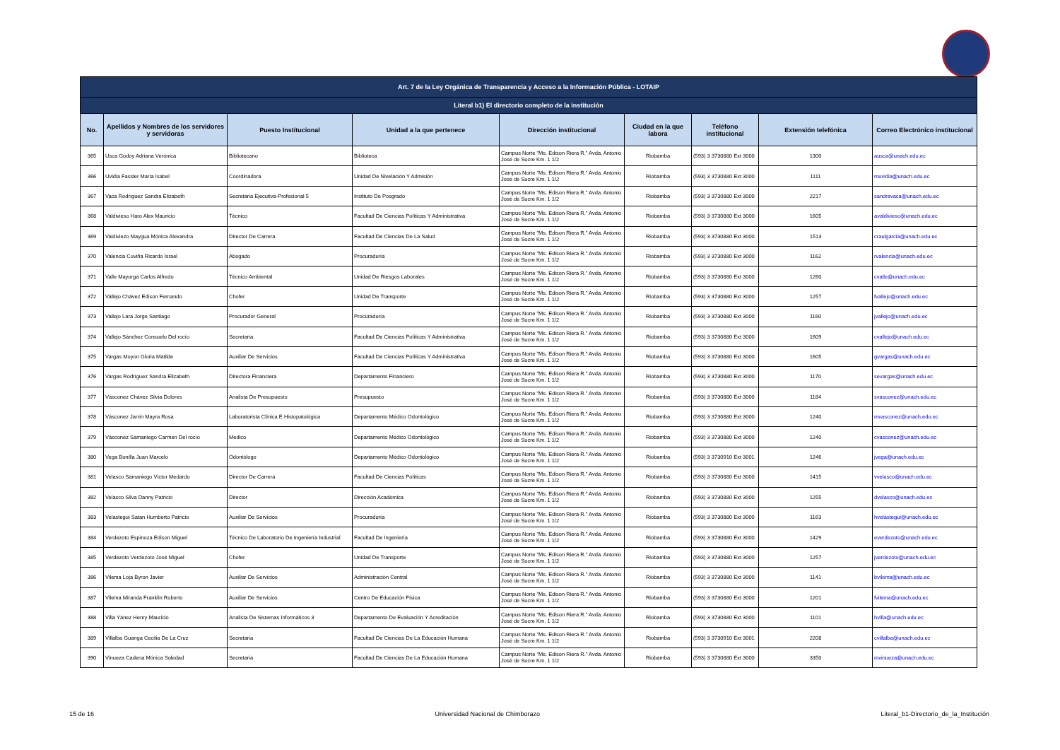| Art. 7 de la Ley Orgánica de Transparencia y Acceso a la Información Pública - LOTAIP | | | | | | | | |
| --- | --- | --- | --- | --- | --- | --- | --- | --- |
| Literal b1) El directorio completo de la institución | | | | | | | | |
| No. | Apellidos y Nombres de los servidores y servidoras | Puesto Institucional | Unidad a la que pertenece | Dirección institucional | Ciudad en la que labora | Teléfono institucional | Extensión telefónica | Correo Electrónico institucional |
| 365 | Usca Godoy Adriana Verónica | Bibliotecario | Biblioteca | Campus Norte "Ms. Edison Riera R." Avda. Antonio José de Sucre Km. 1 1/2 | Riobamba | (593) 3 3730880 Ext 3000 | 1300 | ausca@unach.edu.ec |
| 366 | Uvidia Fassler María Isabel | Coordinadora | Unidad De Nivelación Y Admisión | Campus Norte "Ms. Edison Riera R." Avda. Antonio José de Sucre Km. 1 1/2 | Riobamba | (593) 3 3730880 Ext 3000 | 1111 | muvidia@unach.edu.ec |
| 367 | Vaca Rodríguez Sandra Elizabeth | Secretaria Ejecutiva-Profesional 5 | Instituto De Posgrado | Campus Norte "Ms. Edison Riera R." Avda. Antonio José de Sucre Km. 1 1/2 | Riobamba | (593) 3 3730880 Ext 3000 | 2217 | sandravaca@unach.edu.ec |
| 368 | Valdivieso Haro Alex Mauricio | Técnico | Facultad De Ciencias Políticas Y Administrativa | Campus Norte "Ms. Edison Riera R." Avda. Antonio José de Sucre Km. 1 1/2 | Riobamba | (593) 3 3730880 Ext 3000 | 1605 | avaldivieso@unach.edu.ec |
| 369 | Valdiviezo Maygua Mónica Alexandra | Director De Carrera | Facultad De Ciencias De La Salud | Campus Norte "Ms. Edison Riera R." Avda. Antonio José de Sucre Km. 1 1/2 | Riobamba | (593) 3 3730880 Ext 3000 | 1513 | craulgarcia@unach.edu.ec |
| 370 | Valencia Cuviña Ricardo Israel | Abogado | Procuraduría | Campus Norte "Ms. Edison Riera R." Avda. Antonio José de Sucre Km. 1 1/2 | Riobamba | (593) 3 3730880 Ext 3000 | 1162 | rvalencia@unach.edu.ec |
| 371 | Valle Mayorga Carlos Alfredo | Técnico Ambiental | Unidad De Riesgos Laborales | Campus Norte "Ms. Edison Riera R." Avda. Antonio José de Sucre Km. 1 1/2 | Riobamba | (593) 3 3730880 Ext 3000 | 1260 | cvalle@unach.edu.ec |
| 372 | Vallejo Chávez Edison Fernando | Chofer | Unidad De Transporte | Campus Norte "Ms. Edison Riera R." Avda. Antonio José de Sucre Km. 1 1/2 | Riobamba | (593) 3 3730880 Ext 3000 | 1257 | fvallejo@unach.edu.ec |
| 373 | Vallejo Lara Jorge Santiago | Procurador General | Procuraduría | Campus Norte "Ms. Edison Riera R." Avda. Antonio José de Sucre Km. 1 1/2 | Riobamba | (593) 3 3730880 Ext 3000 | 1160 | jvallejo@unach.edu.ec |
| 374 | Vallejo Sánchez Consuelo Del rocío | Secretaria | Facultad De Ciencias Políticas Y Administrativa | Campus Norte "Ms. Edison Riera R." Avda. Antonio José de Sucre Km. 1 1/2 | Riobamba | (593) 3 3730880 Ext 3000 | 1609 | cvallejo@unach.edu.ec |
| 375 | Vargas Moyon Gloria Matilde | Auxiliar De Servicios | Facultad De Ciencias Políticas Y Administrativa | Campus Norte "Ms. Edison Riera R." Avda. Antonio José de Sucre Km. 1 1/2 | Riobamba | (593) 3 3730880 Ext 3000 | 1605 | gvargas@unach.edu.ec |
| 376 | Vargas Rodríguez Sandra Elizabeth | Directora Financiera | Departamento Financiero | Campus Norte "Ms. Edison Riera R." Avda. Antonio José de Sucre Km. 1 1/2 | Riobamba | (593) 3 3730880 Ext 3000 | 1170 | sevargas@unach.edu.ec |
| 377 | Vásconez Chávez Silvia Dolores | Analista De Presupuesto | Presupuesto | Campus Norte "Ms. Edison Riera R." Avda. Antonio José de Sucre Km. 1 1/2 | Riobamba | (593) 3 3730880 Ext 3000 | 1184 | svasconez@unach.edu.ec |
| 378 | Vásconez Jarrín Mayra Rosa | Laboratorista Clínica E Histopatológica | Departamento Médico Odontológico | Campus Norte "Ms. Edison Riera R." Avda. Antonio José de Sucre Km. 1 1/2 | Riobamba | (593) 3 3730880 Ext 3000 | 1240 | mvasconez@unach.edu.ec |
| 379 | Vásconez Samaniego Carmen Del rocío | Medico | Departamento Médico Odontológico | Campus Norte "Ms. Edison Riera R." Avda. Antonio José de Sucre Km. 1 1/2 | Riobamba | (593) 3 3730880 Ext 3000 | 1240 | cvasconez@unach.edu.ec |
| 380 | Vega Bonilla Juan Marcelo | Odontólogo | Departamento Médico Odontológico | Campus Norte "Ms. Edison Riera R." Avda. Antonio José de Sucre Km. 1 1/2 | Riobamba | (593) 3 3730910 Ext 3001 | 1246 | jvega@unach.edu.ec |
| 381 | Velasco Samaniego Víctor Medardo | Director De Carrera | Facultad De Ciencias Políticas | Campus Norte "Ms. Edison Riera R." Avda. Antonio José de Sucre Km. 1 1/2 | Riobamba | (593) 3 3730880 Ext 3000 | 1415 | vvelasco@unach.edu.ec |
| 382 | Velasco Silva Danny Patricio | Director | Dirección Académica | Campus Norte "Ms. Edison Riera R." Avda. Antonio José de Sucre Km. 1 1/2 | Riobamba | (593) 3 3730880 Ext 3000 | 1255 | dvelasco@unach.edu.ec |
| 383 | Velastegui Satan Humberto Patricio | Auxiliar De Servicios | Procuraduría | Campus Norte "Ms. Edison Riera R." Avda. Antonio José de Sucre Km. 1 1/2 | Riobamba | (593) 3 3730880 Ext 3000 | 1163 | hvelastegui@unach.edu.ec |
| 384 | Verdezoto Espinoza Edison Miguel | Técnico De Laboratorio De Ingeniería Industrial | Facultad De Ingeniería | Campus Norte "Ms. Edison Riera R." Avda. Antonio José de Sucre Km. 1 1/2 | Riobamba | (593) 3 3730880 Ext 3000 | 1429 | everdezoto@unach.edu.ec |
| 385 | Verdezoto Verdezoto José Miguel | Chofer | Unidad De Transporte | Campus Norte "Ms. Edison Riera R." Avda. Antonio José de Sucre Km. 1 1/2 | Riobamba | (593) 3 3730880 Ext 3000 | 1257 | jverdezoto@unach.edu.ec |
| 386 | Vilema Loja Byron Javier | Auxiliar De Servicios | Administración Central | Campus Norte "Ms. Edison Riera R." Avda. Antonio José de Sucre Km. 1 1/2 | Riobamba | (593) 3 3730880 Ext 3000 | 1141 | bvilema@unach.edu.ec |
| 387 | Vilema Miranda Franklin Roberto | Auxiliar De Servicios | Centro De Educación Física | Campus Norte "Ms. Edison Riera R." Avda. Antonio José de Sucre Km. 1 1/2 | Riobamba | (593) 3 3730880 Ext 3000 | 1201 | fvilema@unach.edu.ec |
| 388 | Villa Yánez Henry Mauricio | Analista De Sistemas Informáticos 3 | Departamento De Evaluación Y Acreditación | Campus Norte "Ms. Edison Riera R." Avda. Antonio José de Sucre Km. 1 1/2 | Riobamba | (593) 3 3730880 Ext 3000 | 1101 | hvilla@unach.edu.ec |
| 389 | Villalba Guanga Cecilia De La Cruz | Secretaria | Facultad De Ciencias De La Educación Humana | Campus Norte "Ms. Edison Riera R." Avda. Antonio José de Sucre Km. 1 1/2 | Riobamba | (593) 3 3730910 Ext 3001 | 2208 | cvillalba@unach.edu.ec |
| 390 | Vinueza Cadena Mónica Soledad | Secretaria | Facultad De Ciencias De La Educación Humana | Campus Norte "Ms. Edison Riera R." Avda. Antonio José de Sucre Km. 1 1/2 | Riobamba | (593) 3 3730880 Ext 3000 | 3350 | mvinueza@unach.edu.ec |
15 de 16 Universidad Nacional de Chimborazo Literal_b1-Directorio_de_la_Institución